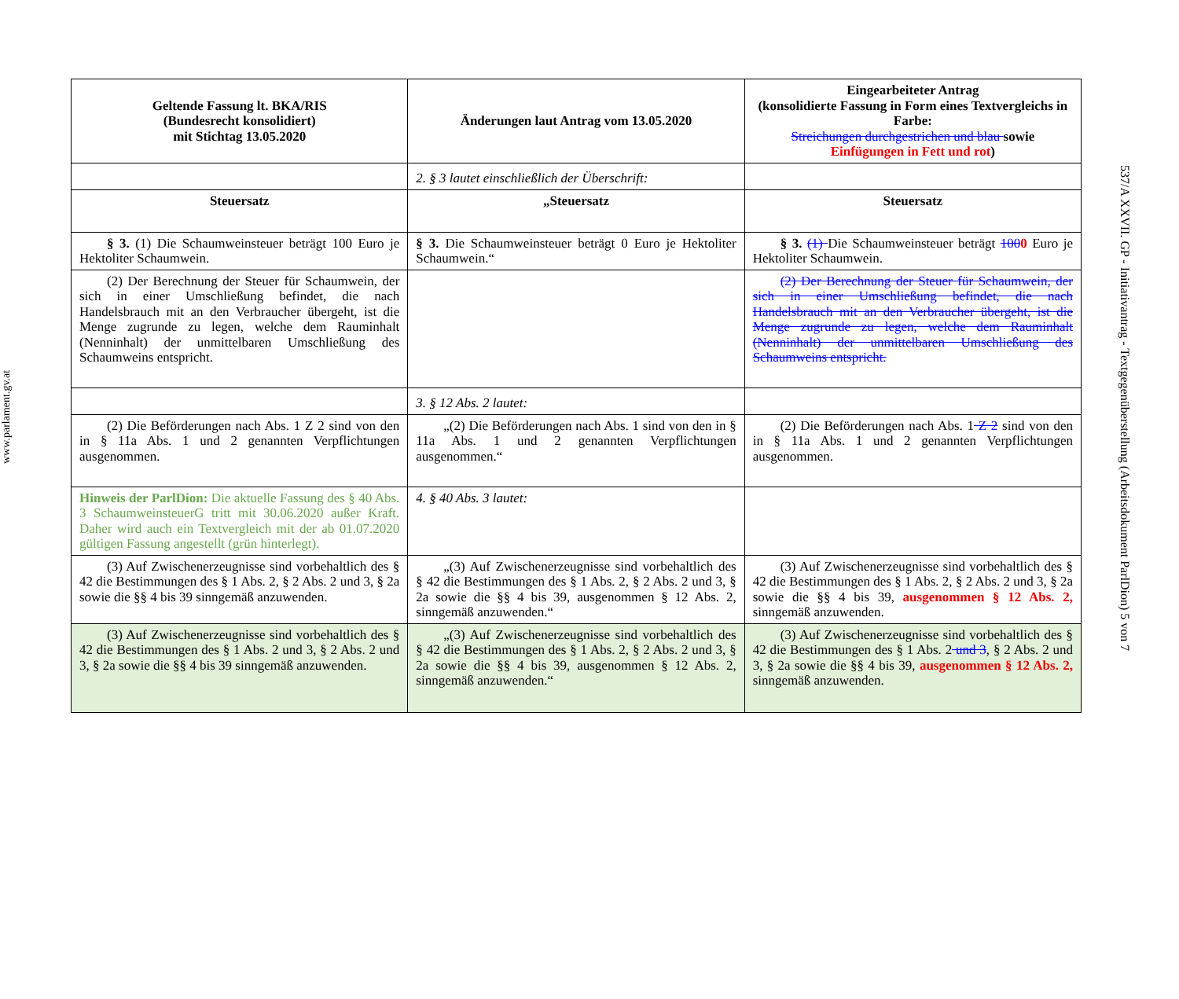www.parlament.gv.at
| Geltende Fassung lt. BKA/RIS (Bundesrecht konsolidiert) mit Stichtag 13.05.2020 | Änderungen laut Antrag vom 13.05.2020 | Eingearbeiteter Antrag (konsolidierte Fassung in Form eines Textvergleichs in Farbe: Streichungen durchgestrichen und blau sowie Einfügungen in Fett und rot ) |
| --- | --- | --- |
| | 2. § 3 lautet einschließlich der Überschrift: | |
| Steuersatz | „Steuersatz | Steuersatz |
| § 3. (1) Die Schaumweinsteuer beträgt 100 Euro je Hektoliter Schaumwein. | § 3. Die Schaumweinsteuer beträgt 0 Euro je Hektoliter Schaumwein.“ | § 3. (1) Die Schaumweinsteuer beträgt 100 0 Euro je Hektoliter Schaumwein. |
| (2) Der Berechnung der Steuer für Schaumwein, der sich in einer Umschließung befindet, die nach Handelsbrauch mit an den Verbraucher übergeht, ist die Menge zugrunde zu legen, welche dem Rauminhalt (Nenninhalt) der unmittelbaren Umschließung des Schaumweins entspricht. | | (2) Der Berechnung der Steuer für Schaumwein, der sich in einer Umschließung befindet, die nach Handelsbrauch mit an den Verbraucher übergeht, ist die Menge zugrunde zu legen, welche dem Rauminhalt (Nenninhalt) der unmittelbaren Umschließung des Schaumweins entspricht. |
| | 3. § 12 Abs. 2 lautet: | |
| (2) Die Beförderungen nach Abs. 1 Z 2 sind von den in § 11a Abs. 1 und 2 genannten Verpflichtungen ausgenommen. | „(2) Die Beförderungen nach Abs. 1 sind von den in § 11a Abs. 1 und 2 genannten Verpflichtungen ausgenommen.“ | (2) Die Beförderungen nach Abs. 1 Z 2 sind von den in § 11a Abs. 1 und 2 genannten Verpflichtungen ausgenommen. |
| Hinweis der ParlDion: Die aktuelle Fassung des § 40 Abs. 3 SchaumweinsteuerG tritt mit 30.06.2020 außer Kraft. Daher wird auch ein Textvergleich mit der ab 01.07.2020 gültigen Fassung angestellt (grün hinterlegt). | 4. § 40 Abs. 3 lautet: | |
| (3) Auf Zwischenerzeugnisse sind vorbehaltlich des § 42 die Bestimmungen des § 1 Abs. 2, § 2 Abs. 2 und 3, § 2a sowie die §§ 4 bis 39 sinngemäß anzuwenden. | „(3) Auf Zwischenerzeugnisse sind vorbehaltlich des § 42 die Bestimmungen des § 1 Abs. 2, § 2 Abs. 2 und 3, § 2a sowie die §§ 4 bis 39, ausgenommen § 12 Abs. 2, sinngemäß anzuwenden.“ | (3) Auf Zwischenerzeugnisse sind vorbehaltlich des § 42 die Bestimmungen des § 1 Abs. 2, § 2 Abs. 2 und 3, § 2a sowie die §§ 4 bis 39, ausgenommen § 12 Abs. 2, sinngemäß anzuwenden. |
| (3) Auf Zwischenerzeugnisse sind vorbehaltlich des § 42 die Bestimmungen des § 1 Abs. 2 und 3, § 2 Abs. 2 und 3, § 2a sowie die §§ 4 bis 39 sinngemäß anzuwenden. | „(3) Auf Zwischenerzeugnisse sind vorbehaltlich des § 42 die Bestimmungen des § 1 Abs. 2, § 2 Abs. 2 und 3, § 2a sowie die §§ 4 bis 39, ausgenommen § 12 Abs. 2, sinngemäß anzuwenden.“ | (3) Auf Zwischenerzeugnisse sind vorbehaltlich des § 42 die Bestimmungen des § 1 Abs. 2 und 3 , § 2 Abs. 2 und 3, § 2a sowie die §§ 4 bis 39, ausgenommen § 12 Abs. 2, sinngemäß anzuwenden. |
537/A XXVII. GP - Initiativantrag - Textgegenüberstellung (Arbeitsdokument ParlDion) 5 von 7